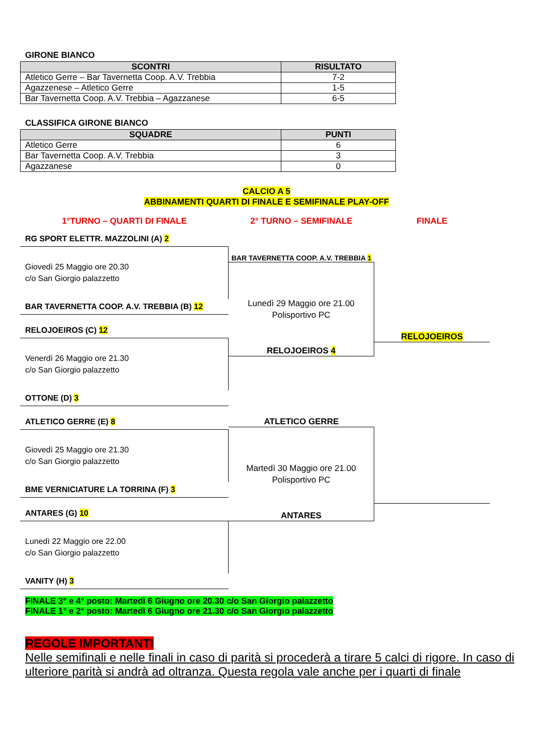GIRONE BIANCO
| SCONTRI | RISULTATO |
| --- | --- |
| Atletico Gerre – Bar Tavernetta Coop. A.V. Trebbia | 7-2 |
| Agazzenese – Atletico Gerre | 1-5 |
| Bar Tavernetta Coop. A.V. Trebbia – Agazzanese | 6-5 |
CLASSIFICA GIRONE BIANCO
| SQUADRE | PUNTI |
| --- | --- |
| Atletico Gerre | 6 |
| Bar Tavernetta Coop. A.V. Trebbia | 3 |
| Agazzanese | 0 |
CALCIO A 5
ABBINAMENTI QUARTI DI FINALE E SEMIFINALE PLAY-OFF
1°TURNO – QUARTI DI FINALE 2° TURNO – SEMIFINALE FINALE
RG SPORT ELETTR. MAZZOLINI (A) 2
Giovedì 25 Maggio ore 20.30
c/o San Giorgio palazzetto
BAR TAVERNETTA COOP. A.V. TREBBIA (B) 12
RELOJOEIROS (C) 12
Venerdì 26 Maggio ore 21.30
c/o San Giorgio palazzetto
OTTONE (D) 3
ATLETICO GERRE (E) 8
Giovedì 25 Maggio ore 21.30
c/o San Giorgio palazzetto
BME VERNICIATURE LA TORRINA (F) 3
ANTARES (G) 10
Lunedì 22 Maggio ore 22.00
c/o San Giorgio palazzetto
VANITY (H) 3
BAR TAVERNETTA COOP. A.V. TREBBIA 1
Lunedì 29 Maggio ore 21.00
Polisportivo PC
RELOJOEIROS 4
ATLETICO GERRE
Martedì 30 Maggio ore 21.00
Polisportivo PC
ANTARES
RELOJOEIROS
FINALE 3° e 4° posto: Martedì 6 Giugno ore 20.30 c/o San Giorgio palazzetto
FINALE 1° e 2° posto: Martedì 6 Giugno ore 21.30 c/o San Giorgio palazzetto
REGOLE IMPORTANTI
Nelle semifinali e nelle finali in caso di parità si procederà a tirare 5 calci di rigore. In caso di ulteriore parità si andrà ad oltranza. Questa regola vale anche per i quarti di finale